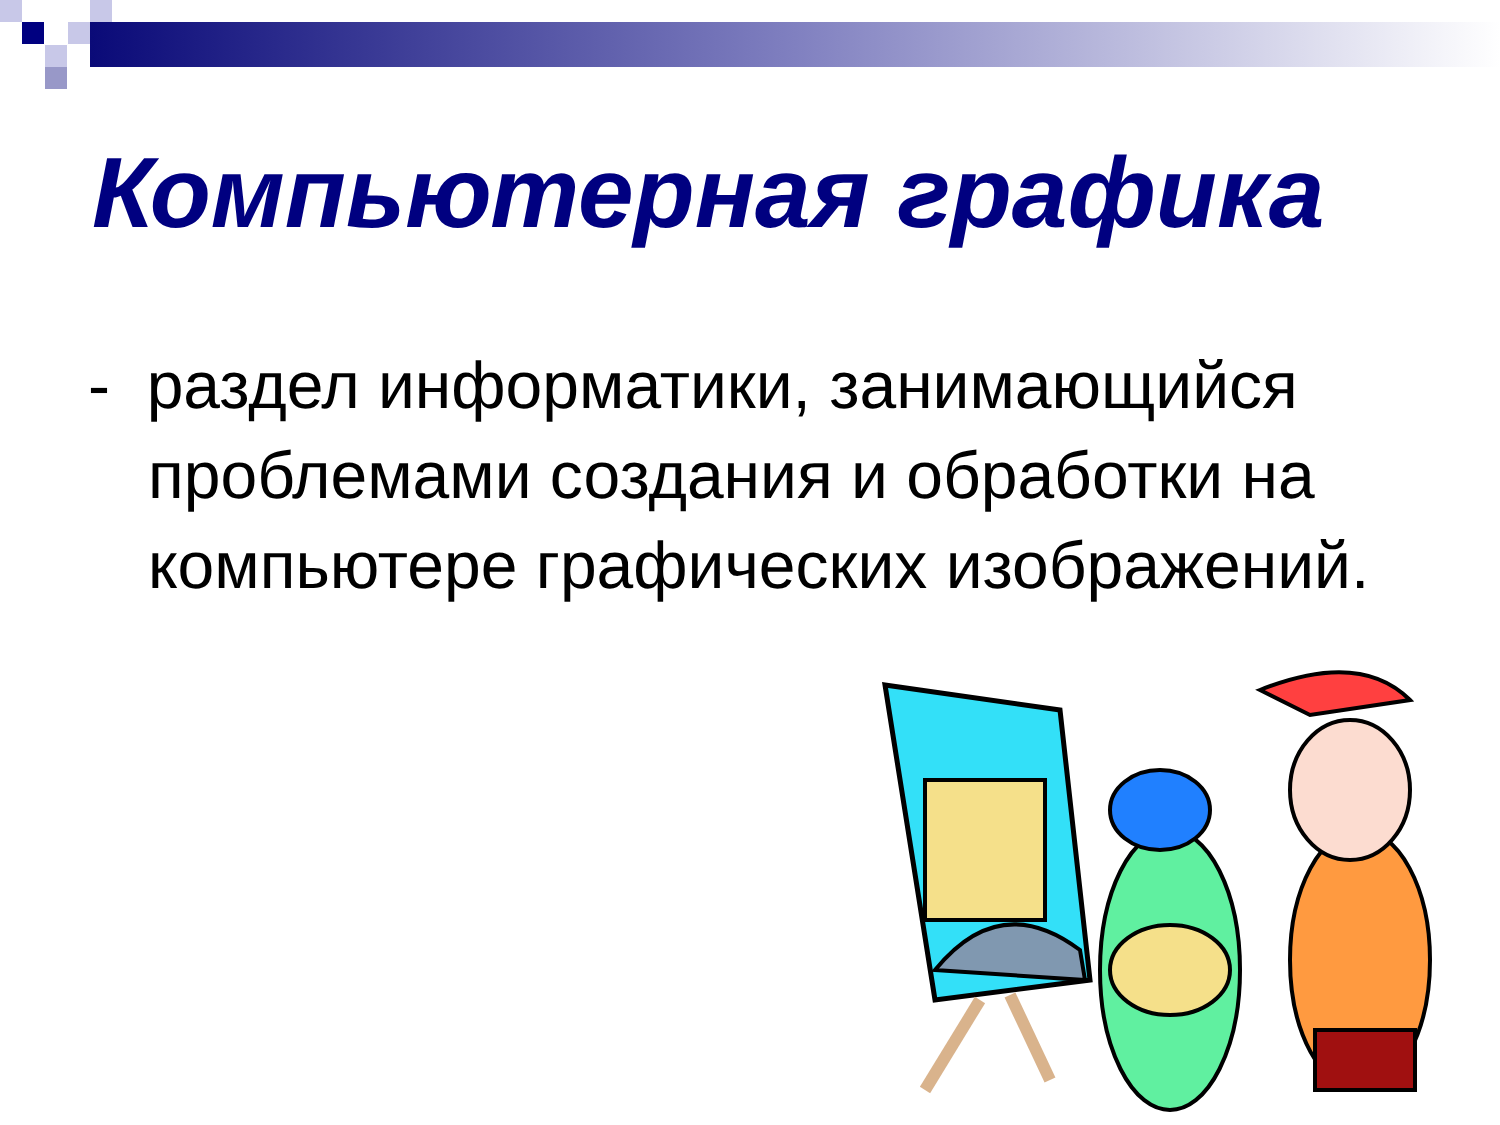Компьютерная графика
- раздел информатики, занимающийся проблемами создания и обработки на компьютере графических изображений.